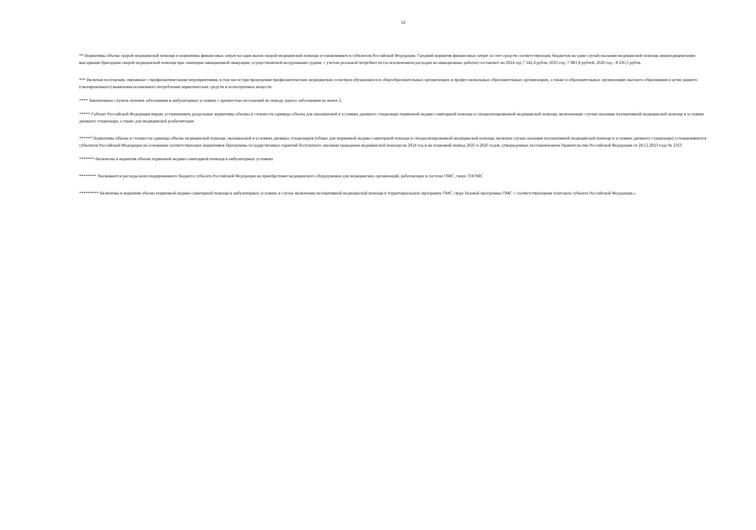12
** Нормативы объема скорой медицинской помощи и нормативы финансовых затрат на один вызов скорой медицинской помощи устанавливаются субъектом Российской Федерации. Средний норматив финансовых затрат за счет средств соответствующих бюджетов на один случай оказания медицинской помощи авиамедицинскими выездными бригадами скорой медицинской помощи при санитарно-авиационной эвакуации, осуществляемой воздушными судами, с учетом реальной потребности (за исключением расходов на авиационные работы) составляет на 2024 год 7 542,4 рубля, 2025 год -7 881,8 рублей, 2026 год - 8 236,5 рубля.
*** Включая посещения, связанные с профилактическими мероприятиями, в том числе при проведении профилактических медицинских осмотров обучающихся в общеобразовательных организациях и профессиональных образовательных организациях, а также в образовательных организациях высшего образования в целях раннего (своевременного) выявления незаконного потребления наркотических средств и психотропных веществ.
**** Законченных случаев лечения заболевания в амбулаторных условиях с кратностью посещений по поводу одного заболевания не менее 2
***** Субъект Российской Федерации вправе устанавливать раздельные нормативы объемы и стоимости единицы объема для оказываемой в условиях дневного стационара первичной медико-санитарной помощи и специализированной медицинской помощи, включающие случаи оказания паллиативной медицинской помощи в условиях дневного стационара, а также для медицинской реабилитации
****** Нормативы объема и стоимости единицы объема медицинской помощи, оказываемой в условиях дневных стационаров (общие для первичной медико-санитарной помощи и специализированной медицинской помощи, включая случаи оказания паллиативной медицинской помощи в условиях дневного стационара) устанавливаются субъектом Российской Федерации на основании соответствующих нормативов Программы государственных гарантий бесплатного оказания гражданам медицинской помощи на 2024 год и на плановый период 2025 и 2026 годов, утвержденных постановлением Правительства Российской Федерации от 28.12.2023 года № 2353
******* Включены в норматив объема первичной медико-санитарной помощи в амбулаторных условиях
******** Указываются расходы консолидированного бюджета субъекта Российской Федерации на приобретение медицинского оборудования для медицинских организаций, работающих в системе ОМС, сверх ТПОМС
********* Включены в норматив объема первичной медико-санитарной помощи в амбулаторных условиях в случае включения паллиативной медицинской помощи в территориальную программу ОМС сверх базовой программы ОМС с соответствующими платежом субъекта Российской Федерации.».